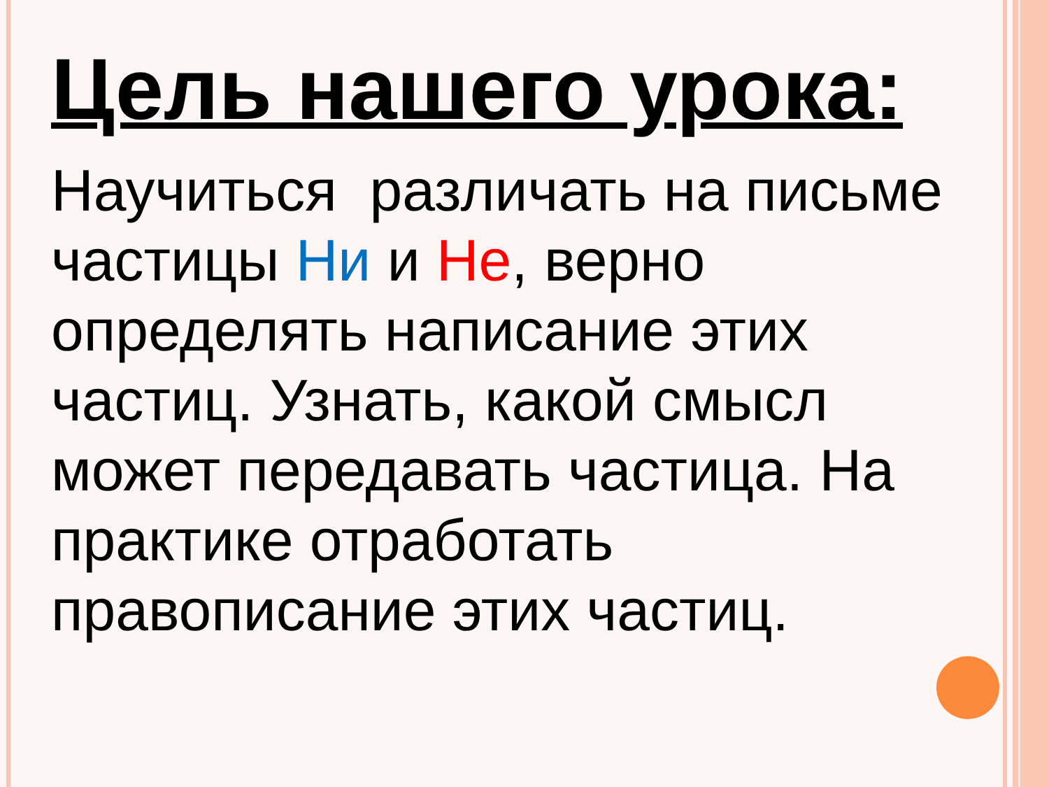Цель нашего урока:
Научиться различать на письме частицы Ни и Не, верно определять написание этих частиц. Узнать, какой смысл может передавать частица. На практике отработать правописание этих частиц.